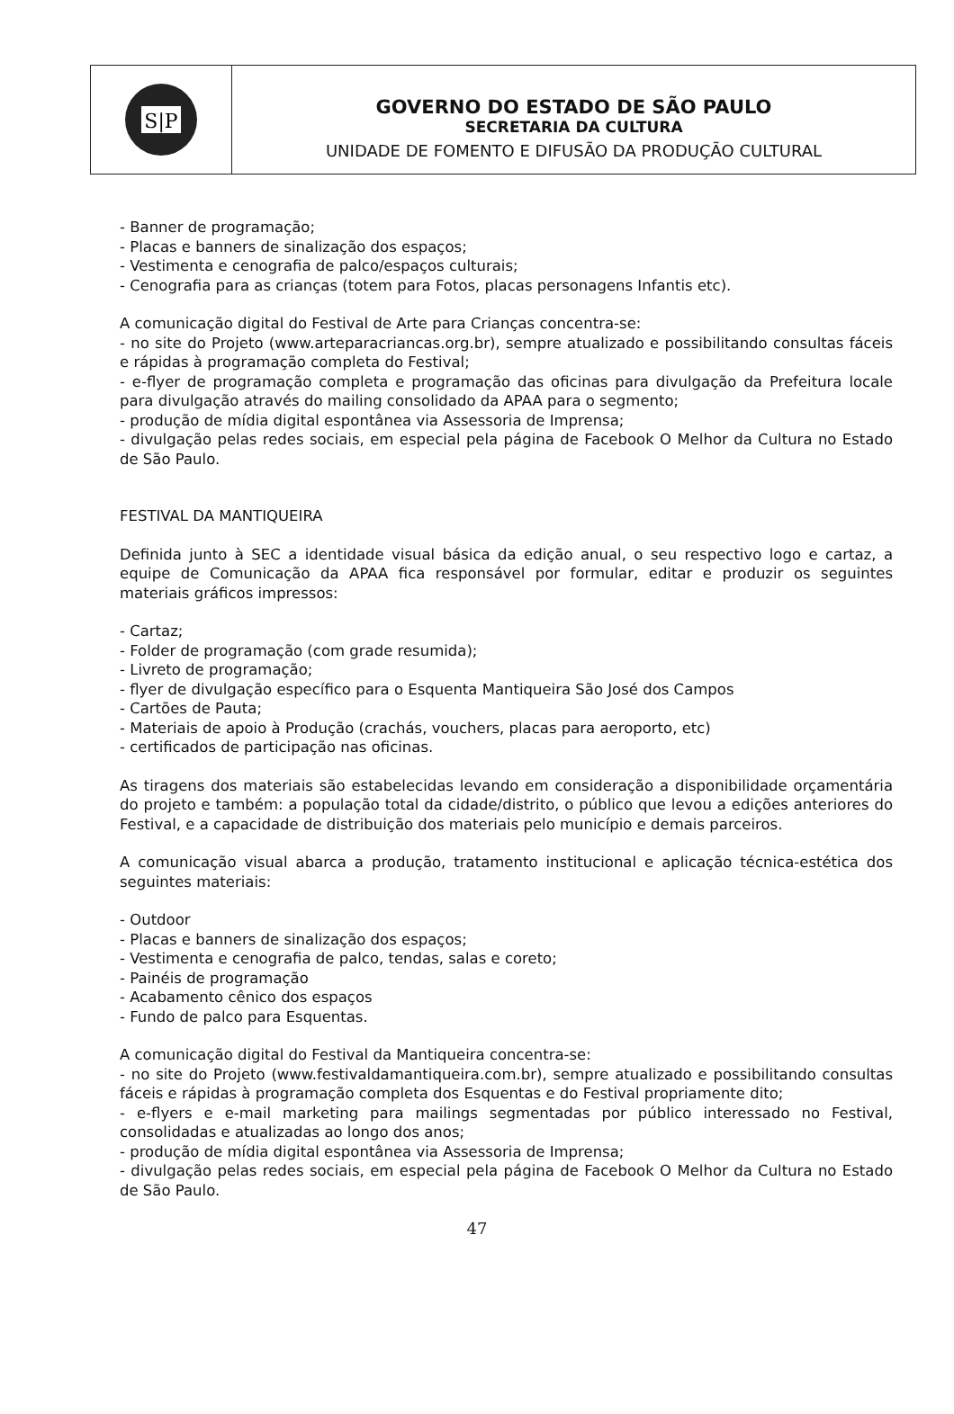S|P
GOVERNO DO ESTADO DE SÃO PAULO
SECRETARIA DA CULTURA
UNIDADE DE FOMENTO E DIFUSÃO DA PRODUÇÃO CULTURAL
- Banner de programação;
- Placas e banners de sinalização dos espaços;
- Vestimenta e cenografia de palco/espaços culturais;
- Cenografia para as crianças (totem para Fotos, placas personagens Infantis etc).
A comunicação digital do Festival de Arte para Crianças concentra-se:
- no site do Projeto (www.arteparacriancas.org.br), sempre atualizado e possibilitando consultas fáceis e rápidas à programação completa do Festival;
- e-flyer de programação completa e programação das oficinas para divulgação da Prefeitura locale para divulgação através do mailing consolidado da APAA para o segmento;
- produção de mídia digital espontânea via Assessoria de Imprensa;
- divulgação pelas redes sociais, em especial pela página de Facebook O Melhor da Cultura no Estado de São Paulo.
FESTIVAL DA MANTIQUEIRA
Definida junto à SEC a identidade visual básica da edição anual, o seu respectivo logo e cartaz, a equipe de Comunicação da APAA fica responsável por formular, editar e produzir os seguintes materiais gráficos impressos:
- Cartaz;
- Folder de programação (com grade resumida);
- Livreto de programação;
- flyer de divulgação específico para o Esquenta Mantiqueira São José dos Campos
- Cartões de Pauta;
- Materiais de apoio à Produção (crachás, vouchers, placas para aeroporto, etc)
- certificados de participação nas oficinas.
As tiragens dos materiais são estabelecidas levando em consideração a disponibilidade orçamentária do projeto e também: a população total da cidade/distrito, o público que levou a edições anteriores do Festival, e a capacidade de distribuição dos materiais pelo município e demais parceiros.
A comunicação visual abarca a produção, tratamento institucional e aplicação técnica-estética dos seguintes materiais:
- Outdoor
- Placas e banners de sinalização dos espaços;
- Vestimenta e cenografia de palco, tendas, salas e coreto;
- Painéis de programação
- Acabamento cênico dos espaços
- Fundo de palco para Esquentas.
A comunicação digital do Festival da Mantiqueira concentra-se:
- no site do Projeto (www.festivaldamantiqueira.com.br), sempre atualizado e possibilitando consultas fáceis e rápidas à programação completa dos Esquentas e do Festival propriamente dito;
- e-flyers e e-mail marketing para mailings segmentadas por público interessado no Festival, consolidadas e atualizadas ao longo dos anos;
- produção de mídia digital espontânea via Assessoria de Imprensa;
- divulgação pelas redes sociais, em especial pela página de Facebook O Melhor da Cultura no Estado de São Paulo.
47